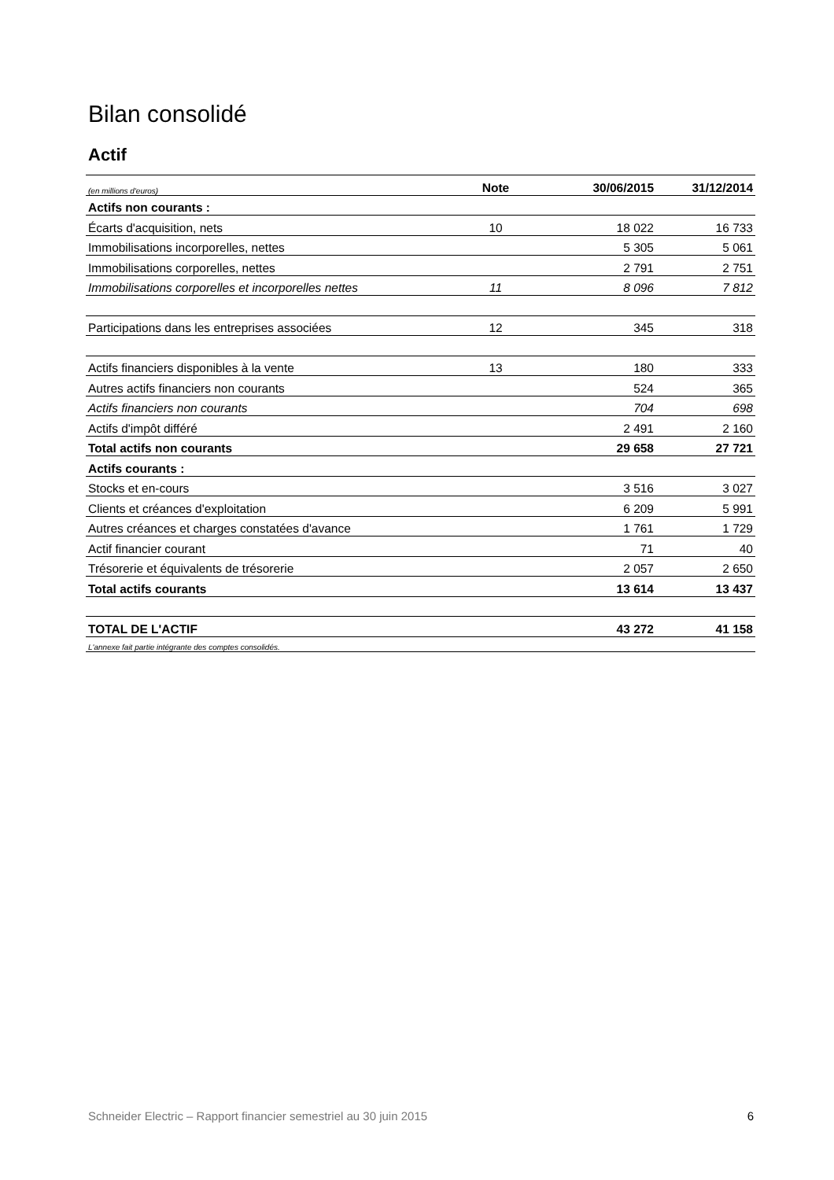Bilan consolidé
Actif
| (en millions d'euros) | Note | 30/06/2015 | 31/12/2014 |
| --- | --- | --- | --- |
| Actifs non courants : | | | |
| Écarts d'acquisition, nets | 10 | 18 022 | 16 733 |
| Immobilisations incorporelles, nettes | | 5 305 | 5 061 |
| Immobilisations corporelles, nettes | | 2 791 | 2 751 |
| Immobilisations corporelles et incorporelles nettes | 11 | 8 096 | 7 812 |
| Participations dans les entreprises associées | 12 | 345 | 318 |
| Actifs financiers disponibles à la vente | 13 | 180 | 333 |
| Autres actifs financiers non courants | | 524 | 365 |
| Actifs financiers non courants | | 704 | 698 |
| Actifs d'impôt différé | | 2 491 | 2 160 |
| Total actifs non courants | | 29 658 | 27 721 |
| Actifs courants : | | | |
| Stocks et en-cours | | 3 516 | 3 027 |
| Clients et créances d'exploitation | | 6 209 | 5 991 |
| Autres créances et charges constatées d'avance | | 1 761 | 1 729 |
| Actif financier courant | | 71 | 40 |
| Trésorerie et équivalents de trésorerie | | 2 057 | 2 650 |
| Total actifs courants | | 13 614 | 13 437 |
| TOTAL DE L'ACTIF | | 43 272 | 41 158 |
| L'annexe fait partie intégrante des comptes consolidés. | | | |
Schneider Electric – Rapport financier semestriel au 30 juin 2015 6